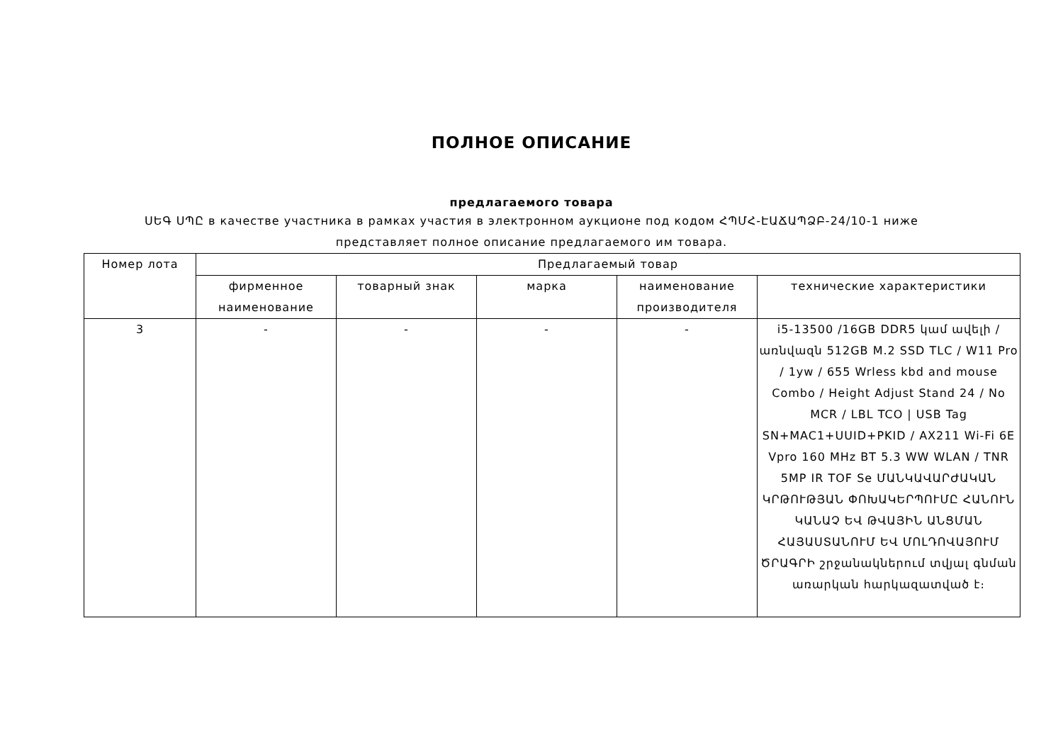ПОЛНОЕ ОПИСАНИЕ
предлагаемого товара
ՍԵԳ ՍՊԸ в качестве участника в рамках участия в электронном аукционе под кодом ՀՊՄՀ-ԷԱՃԱՊՁԲ-24/10-1 ниже представляет полное описание предлагаемого им товара.
| Номер лота | Предлагаемый товар | | | | |
| --- | --- | --- | --- | --- | --- |
| | фирменное наименование | товарный знак | марка | наименование производителя | технические характеристики |
| 3 | - | - | - | - | i5-13500 /16GB DDR5 կամ ավելի / առնվազն 512GB M.2 SSD TLC / W11 Pro / 1yw / 655 Wrless kbd and mouse Combo / Height Adjust Stand 24 / No MCR / LBL TCO / USB Tag SN+MAC1+UUID+PKID / AX211 Wi-Fi 6E Vpro 160 MHz BT 5.3 WW WLAN / TNR 5MP IR TOF Se ՄԱՆԿԱՎԱՐԺԱԿԱՆ ԿՐԹՈՒԹՅԱՆ ՓՈԽԱԿԵՐՊՈՒՄԸ ՀԱՆՈՒՆ ԿԱՆԱՉ ԵՎ ԹՎԱՅԻՆ ԱՆՑՄԱՆ ՀԱՅԱՍՏԱՆՈՒՄ ԵՎ ՄՈԼԴՈՎԱՅՈՒՄ ԾՐԱԳՐԻ շրջանակներում տվյալ գնման առարկան հարկազատված է։ |